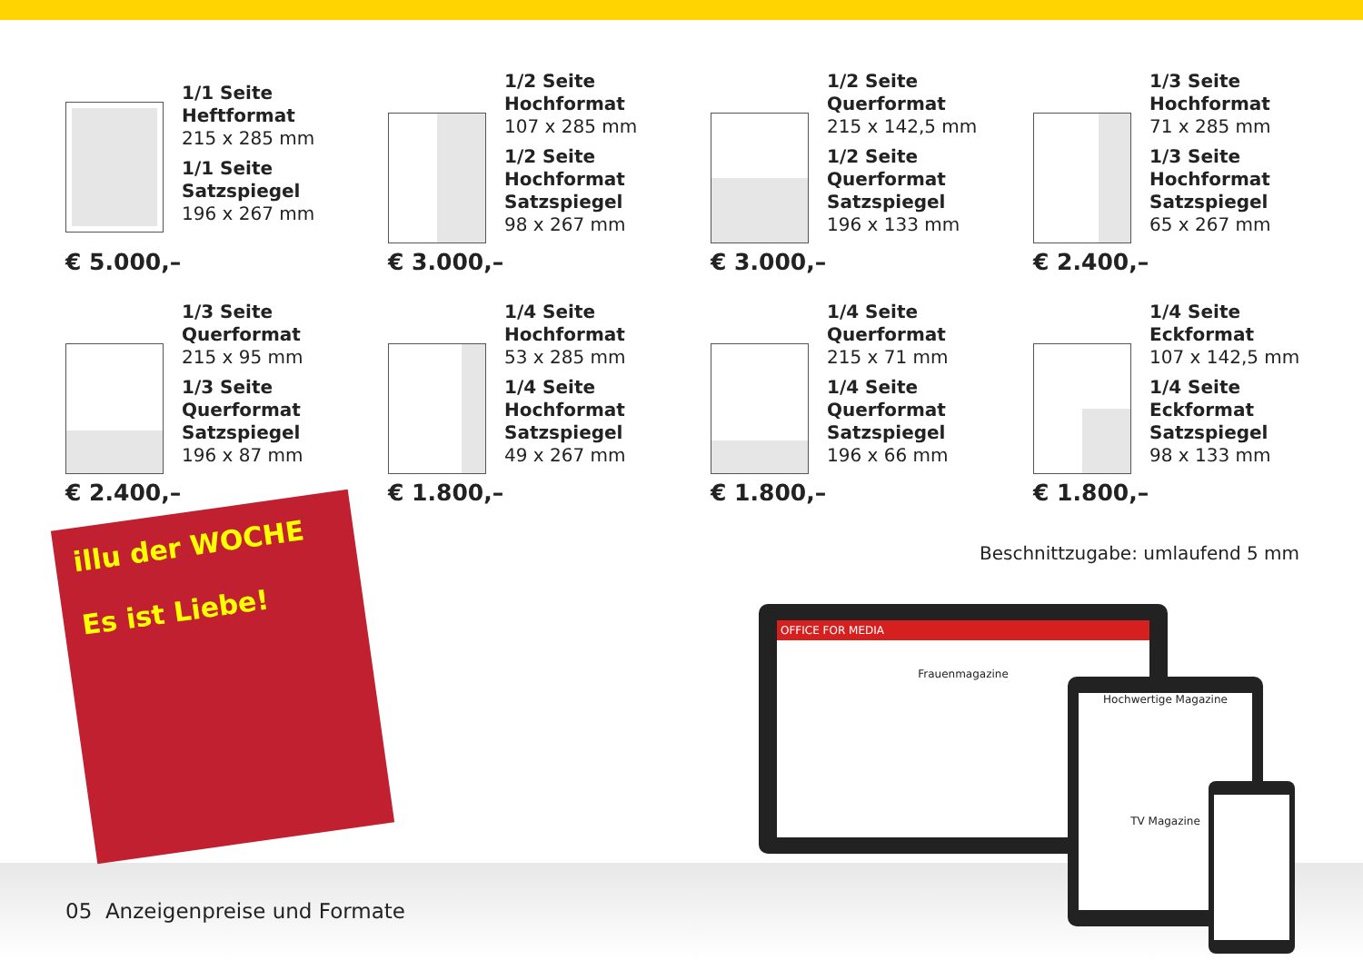1/1 Seite Heftformat
215 x 285 mm
1/1 Seite Satzspiegel
196 x 267 mm
€ 5.000,–
1/2 Seite Hochformat
107 x 285 mm
1/2 Seite Hochformat Satzspiegel
98 x 267 mm
€ 3.000,–
1/2 Seite Querformat
215 x 142,5 mm
1/2 Seite Querformat Satzspiegel
196 x 133 mm
€ 3.000,–
1/3 Seite Hochformat
71 x 285 mm
1/3 Seite Hochformat Satzspiegel
65 x 267 mm
€ 2.400,–
1/3 Seite Querformat
215 x 95 mm
1/3 Seite Querformat Satzspiegel
196 x 87 mm
€ 2.400,–
1/4 Seite Hochformat
53 x 285 mm
1/4 Seite Hochformat Satzspiegel
49 x 267 mm
€ 1.800,–
1/4 Seite Querformat
215 x 71 mm
1/4 Seite Querformat Satzspiegel
196 x 66 mm
€ 1.800,–
1/4 Seite Eckformat
107 x 142,5 mm
1/4 Seite Eckformat Satzspiegel
98 x 133 mm
€ 1.800,–
Beschnittzugabe: umlaufend 5 mm
illu der WOCHE
Es ist Liebe!
OFFICE FOR MEDIA
Frauenmagazine
Hochwertige Magazine
TV Magazine
05 Anzeigenpreise und Formate